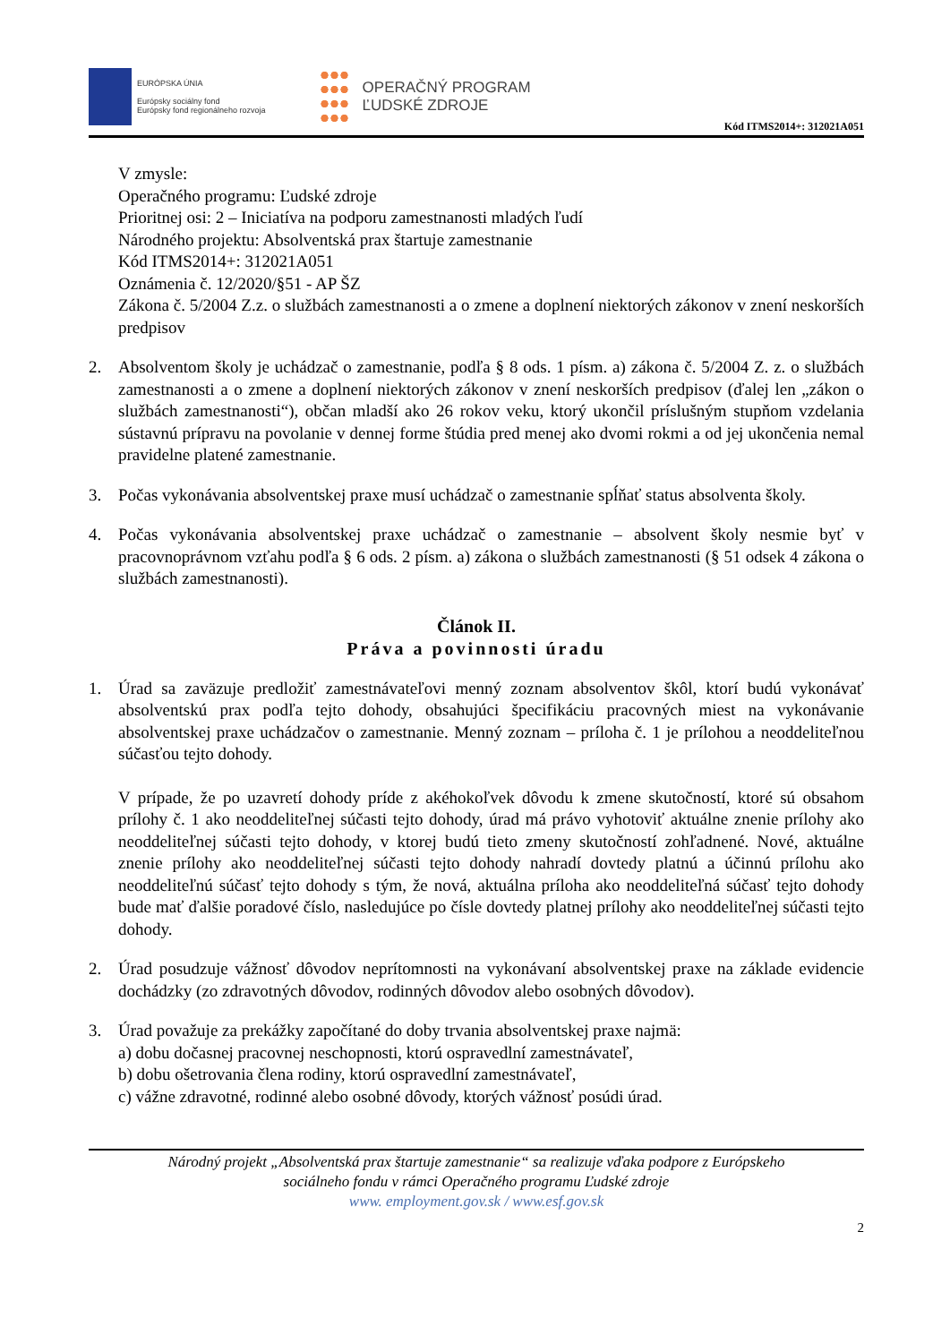EURÓPSKA ÚNIA
Európsky sociálny fond
Európsky fond regionálneho rozvoja
OPERAČNÝ PROGRAM
ĽUDSKÉ ZDROJE
Kód ITMS2014+: 312021A051
V zmysle:
Operačného programu: Ľudské zdroje
Prioritnej osi: 2 – Iniciatíva na podporu zamestnanosti mladých ľudí
Národného projektu: Absolventská prax štartuje zamestnanie
Kód ITMS2014+: 312021A051
Oznámenia č. 12/2020/§51 - AP ŠZ
Zákona č. 5/2004 Z.z. o službách zamestnanosti a o zmene a doplnení niektorých zákonov v znení neskorších predpisov
2. Absolventom školy je uchádzač o zamestnanie, podľa § 8 ods. 1 písm. a) zákona č. 5/2004 Z. z. o službách zamestnanosti a o zmene a doplnení niektorých zákonov v znení neskorších predpisov (ďalej len „zákon o službách zamestnanosti“), občan mladší ako 26 rokov veku, ktorý ukončil príslušným stupňom vzdelania sústavnú prípravu na povolanie v dennej forme štúdia pred menej ako dvomi rokmi a od jej ukončenia nemal pravidelne platené zamestnanie.
3. Počas vykonávania absolventskej praxe musí uchádzač o zamestnanie spĺňať status absolventa školy.
4. Počas vykonávania absolventskej praxe uchádzač o zamestnanie – absolvent školy nesmie byť v pracovnoprávnom vzťahu podľa § 6 ods. 2 písm. a) zákona o službách zamestnanosti (§ 51 odsek 4 zákona o službách zamestnanosti).
Článok II.
Práva a povinnosti úradu
1. Úrad sa zaväzuje predložiť zamestnávateľovi menný zoznam absolventov škôl, ktorí budú vykonávať absolventskú prax podľa tejto dohody, obsahujúci špecifikáciu pracovných miest na vykonávanie absolventskej praxe uchádzačov o zamestnanie. Menný zoznam – príloha č. 1 je prílohou a neoddeliteľnou súčasťou tejto dohody.
V prípade, že po uzavretí dohody príde z akéhokoľvek dôvodu k zmene skutočností, ktoré sú obsahom prílohy č. 1 ako neoddeliteľnej súčasti tejto dohody, úrad má právo vyhotoviť aktuálne znenie prílohy ako neoddeliteľnej súčasti tejto dohody, v ktorej budú tieto zmeny skutočností zohľadnené. Nové, aktuálne znenie prílohy ako neoddeliteľnej súčasti tejto dohody nahradí dovtedy platnú a účinnú prílohu ako neoddeliteľnú súčasť tejto dohody s tým, že nová, aktuálna príloha ako neoddeliteľná súčasť tejto dohody bude mať ďalšie poradové číslo, nasledujúce po čísle dovtedy platnej prílohy ako neoddeliteľnej súčasti tejto dohody.
2. Úrad posudzuje vážnosť dôvodov neprítomnosti na vykonávaní absolventskej praxe na základe evidencie dochádzky (zo zdravotných dôvodov, rodinných dôvodov alebo osobných dôvodov).
3. Úrad považuje za prekážky započítané do doby trvania absolventskej praxe najmä:
a) dobu dočasnej pracovnej neschopnosti, ktorú ospravedlní zamestnávateľ,
b) dobu ošetrovania člena rodiny, ktorú ospravedlní zamestnávateľ,
c) vážne zdravotné, rodinné alebo osobné dôvody, ktorých vážnosť posúdi úrad.
Národný projekt „Absolventská prax štartuje zamestnanie“ sa realizuje vďaka podpore z Európskeho
sociálneho fondu v rámci Operačného programu Ľudské zdroje
www. employment.gov.sk / www.esf.gov.sk
2